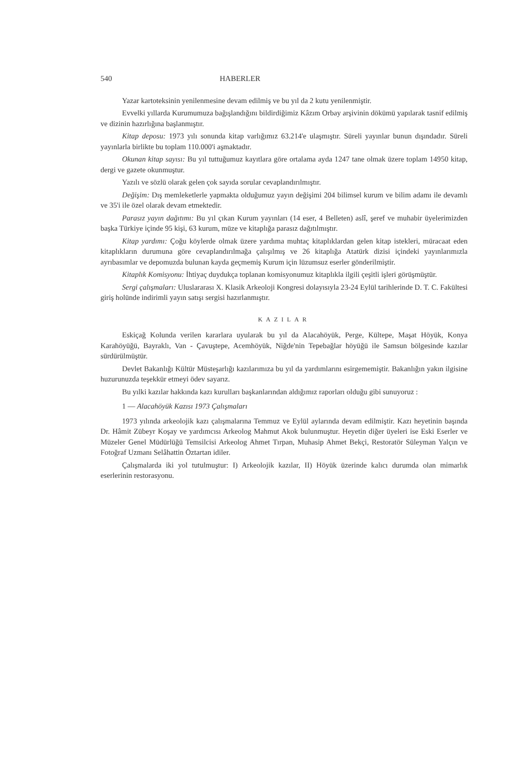540 HABERLER
Yazar kartoteksinin yenilenmesine devam edilmiş ve bu yıl da 2 kutu yenilenmiştir.
Evvelki yıllarda Kurumumuza bağışlandığını bildirdiğimiz Kâzım Orbay arşivinin dökümü yapılarak tasnif edilmiş ve dizinin hazırlığına başlanmıştır.
Kitap deposu: 1973 yılı sonunda kitap varlığımız 63.214'e ulaşmıştır. Süreli yayınlar bunun dışındadır. Süreli yayınlarla birlikte bu toplam 110.000'i aşmaktadır.
Okunan kitap sayısı: Bu yıl tuttuğumuz kayıtlara göre ortalama ayda 1247 tane olmak üzere toplam 14950 kitap, dergi ve gazete okunmuştur.
Yazılı ve sözlü olarak gelen çok sayıda sorular cevaplandırılmıştır.
Değişim: Dış memleketlerle yapmakta olduğumuz yayın değişimi 204 bilimsel kurum ve bilim adamı ile devamlı ve 35'i ile özel olarak devam etmektedir.
Parasız yayın dağıtımı: Bu yıl çıkan Kurum yayınları (14 eser, 4 Belleten) aslî, şeref ve muhabir üyelerimizden başka Türkiye içinde 95 kişi, 63 kurum, müze ve kitaplığa parasız dağıtılmıştır.
Kitap yardımı: Çoğu köylerde olmak üzere yardıma muhtaç kitaplıklardan gelen kitap istekleri, müracaat eden kitaplıkların durumuna göre cevaplandırılmağa çalışılmış ve 26 kitaplığa Atatürk dizisi içindeki yayınlarımızla ayrıbasımlar ve depomuzda bulunan kayda geçmemiş Kurum için lüzumsuz eserler gönderilmiştir.
Kitaplık Komisyonu: İhtiyaç duydukça toplanan komisyonumuz kitaplıkla ilgili çeşitli işleri görüşmüştür.
Sergi çalışmaları: Uluslararası X. Klasik Arkeoloji Kongresi dolayısıyla 23-24 Eylül tarihlerinde D. T. C. Fakültesi giriş holünde indirimli yayın satışı sergisi hazırlanmıştır.
KAZILAR
Eskiçağ Kolunda verilen kararlara uyularak bu yıl da Alacahöyük, Perge, Kültepe, Maşat Höyük, Konya Karahöyüğü, Bayraklı, Van - Çavuştepe, Acemhöyük, Niğde'nin Tepebağlar höyüğü ile Samsun bölgesinde kazılar sürdürülmüştür.
Devlet Bakanlığı Kültür Müsteşarlığı kazılarımıza bu yıl da yardımlarını esirgememiştir. Bakanlığın yakın ilgisine huzurunuzda teşekkür etmeyi ödev sayarız.
Bu yılki kazılar hakkında kazı kurulları başkanlarından aldığımız raporları olduğu gibi sunuyoruz :
1 — Alacahöyük Kazısı 1973 Çalışmaları
1973 yılında arkeolojik kazı çalışmalarına Temmuz ve Eylül aylarında devam edilmiştir. Kazı heyetinin başında Dr. Hâmit Zübeyr Koşay ve yardımcısı Arkeolog Mahmut Akok bulunmuştur. Heyetin diğer üyeleri ise Eski Eserler ve Müzeler Genel Müdürlüğü Temsilcisi Arkeolog Ahmet Tırpan, Muhasip Ahmet Bekçi, Restoratör Süleyman Yalçın ve Fotoğraf Uzmanı Selâhattin Öztartan idiler.
Çalışmalarda iki yol tutulmuştur: I) Arkeolojik kazılar, II) Höyük üzerinde kalıcı durumda olan mimarlık eserlerinin restorasyonu.